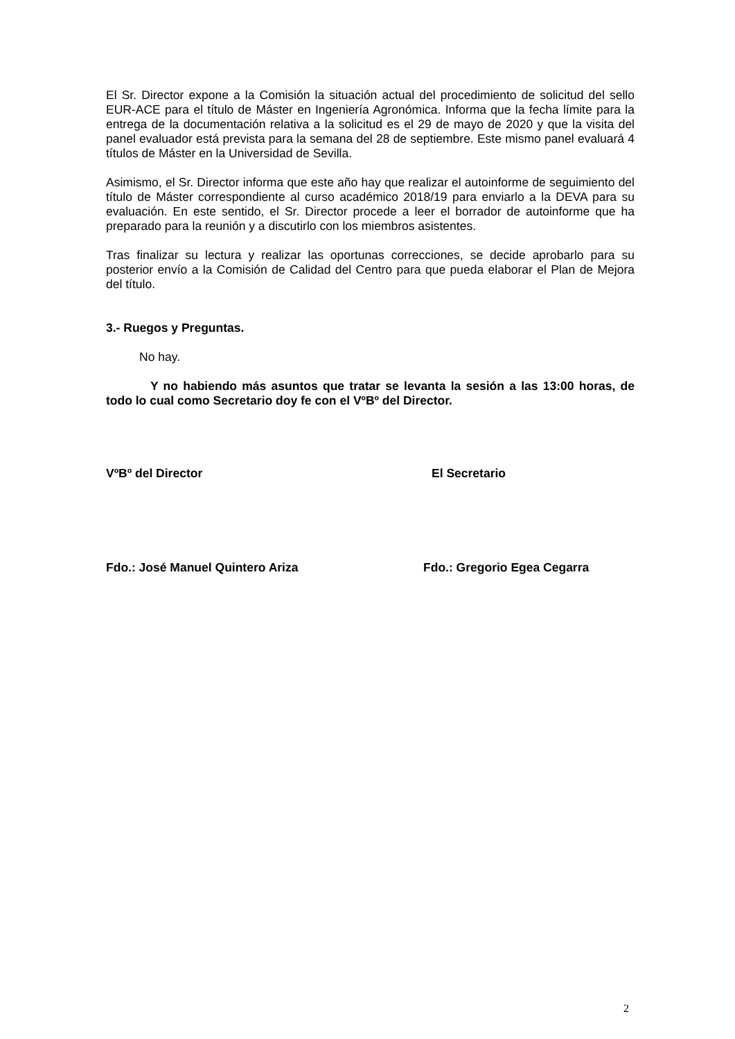El Sr. Director expone a la Comisión la situación actual del procedimiento de solicitud del sello EUR-ACE para el título de Máster en Ingeniería Agronómica. Informa que la fecha límite para la entrega de la documentación relativa a la solicitud es el 29 de mayo de 2020 y que la visita del panel evaluador está prevista para la semana del 28 de septiembre. Este mismo panel evaluará 4 títulos de Máster en la Universidad de Sevilla.
Asimismo, el Sr. Director informa que este año hay que realizar el autoinforme de seguimiento del título de Máster correspondiente al curso académico 2018/19 para enviarlo a la DEVA para su evaluación. En este sentido, el Sr. Director procede a leer el borrador de autoinforme que ha preparado para la reunión y a discutirlo con los miembros asistentes.
Tras finalizar su lectura y realizar las oportunas correcciones, se decide aprobarlo para su posterior envío a la Comisión de Calidad del Centro para que pueda elaborar el Plan de Mejora del título.
3.- Ruegos y Preguntas.
No hay.
Y no habiendo más asuntos que tratar se levanta la sesión a las 13:00 horas, de todo lo cual como Secretario doy fe con el VºBº del Director.
VºBº del Director El Secretario
Fdo.: José Manuel Quintero Ariza Fdo.: Gregorio Egea Cegarra
2